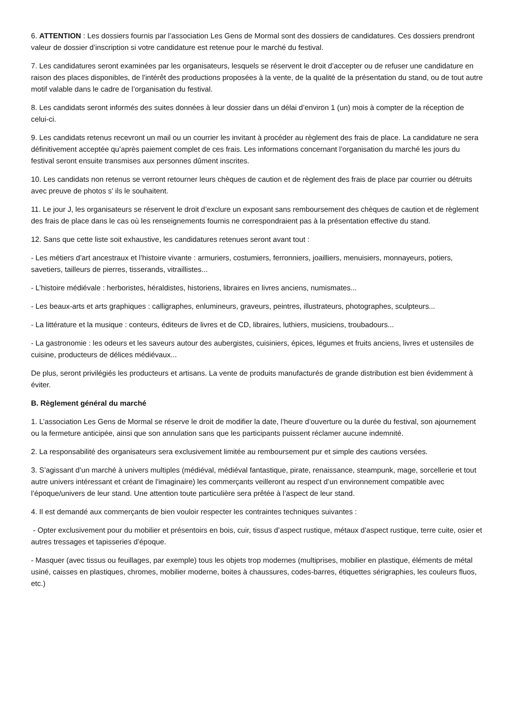6. ATTENTION : Les dossiers fournis par l’association Les Gens de Mormal sont des dossiers de candidatures. Ces dossiers prendront valeur de dossier d’inscription si votre candidature est retenue pour le marché du festival.
7. Les candidatures seront examinées par les organisateurs, lesquels se réservent le droit d’accepter ou de refuser une candidature en raison des places disponibles, de l'intérêt des productions proposées à la vente, de la qualité de la présentation du stand, ou de tout autre motif valable dans le cadre de l’organisation du festival.
8. Les candidats seront informés des suites données à leur dossier dans un délai d’environ 1 (un) mois à compter de la réception de celui-ci.
9. Les candidats retenus recevront un mail ou un courrier les invitant à procéder au règlement des frais de place. La candidature ne sera définitivement acceptée qu’après paiement complet de ces frais. Les informations concernant l’organisation du marché les jours du festival seront ensuite transmises aux personnes dûment inscrites.
10. Les candidats non retenus se verront retourner leurs chèques de caution et de règlement des frais de place par courrier ou détruits avec preuve de photos s' ils le souhaitent.
11. Le jour J, les organisateurs se réservent le droit d’exclure un exposant sans remboursement des chèques de caution et de règlement des frais de place dans le cas où les renseignements fournis ne correspondraient pas à la présentation effective du stand.
12. Sans que cette liste soit exhaustive, les candidatures retenues seront avant tout :
- Les métiers d’art ancestraux et l’histoire vivante : armuriers, costumiers, ferronniers, joailliers, menuisiers, monnayeurs, potiers, savetiers, tailleurs de pierres, tisserands, vitraillistes...
- L’histoire médiévale : herboristes, héraldistes, historiens, libraires en livres anciens, numismates...
- Les beaux-arts et arts graphiques : calligraphes, enlumineurs, graveurs, peintres, illustrateurs, photographes, sculpteurs...
- La littérature et la musique : conteurs, éditeurs de livres et de CD, libraires, luthiers, musiciens, troubadours...
- La gastronomie : les odeurs et les saveurs autour des aubergistes, cuisiniers, épices, légumes et fruits anciens, livres et ustensiles de cuisine, producteurs de délices médiévaux...
De plus, seront privilégiés les producteurs et artisans. La vente de produits manufacturés de grande distribution est bien évidemment à éviter.
B. Règlement général du marché
1. L’association Les Gens de Mormal se réserve le droit de modifier la date, l’heure d’ouverture ou la durée du festival, son ajournement ou la fermeture anticipée, ainsi que son annulation sans que les participants puissent réclamer aucune indemnité.
2. La responsabilité des organisateurs sera exclusivement limitée au remboursement pur et simple des cautions versées.
3. S’agissant d’un marché à univers multiples (médiéval, médiéval fantastique, pirate, renaissance, steampunk, mage, sorcellerie et tout autre univers intéressant et créant de l'imaginaire) les commerçants veilleront au respect d’un environnement compatible avec l’époque/univers de leur stand. Une attention toute particulière sera prêtée à l’aspect de leur stand.
4. Il est demandé aux commerçants de bien vouloir respecter les contraintes techniques suivantes :
- Opter exclusivement pour du mobilier et présentoirs en bois, cuir, tissus d’aspect rustique, métaux d’aspect rustique, terre cuite, osier et autres tressages et tapisseries d’époque.
- Masquer (avec tissus ou feuillages, par exemple) tous les objets trop modernes (multiprises, mobilier en plastique, éléments de métal usiné, caisses en plastiques, chromes, mobilier moderne, boites à chaussures, codes-barres, étiquettes sérigraphies, les couleurs fluos, etc.)